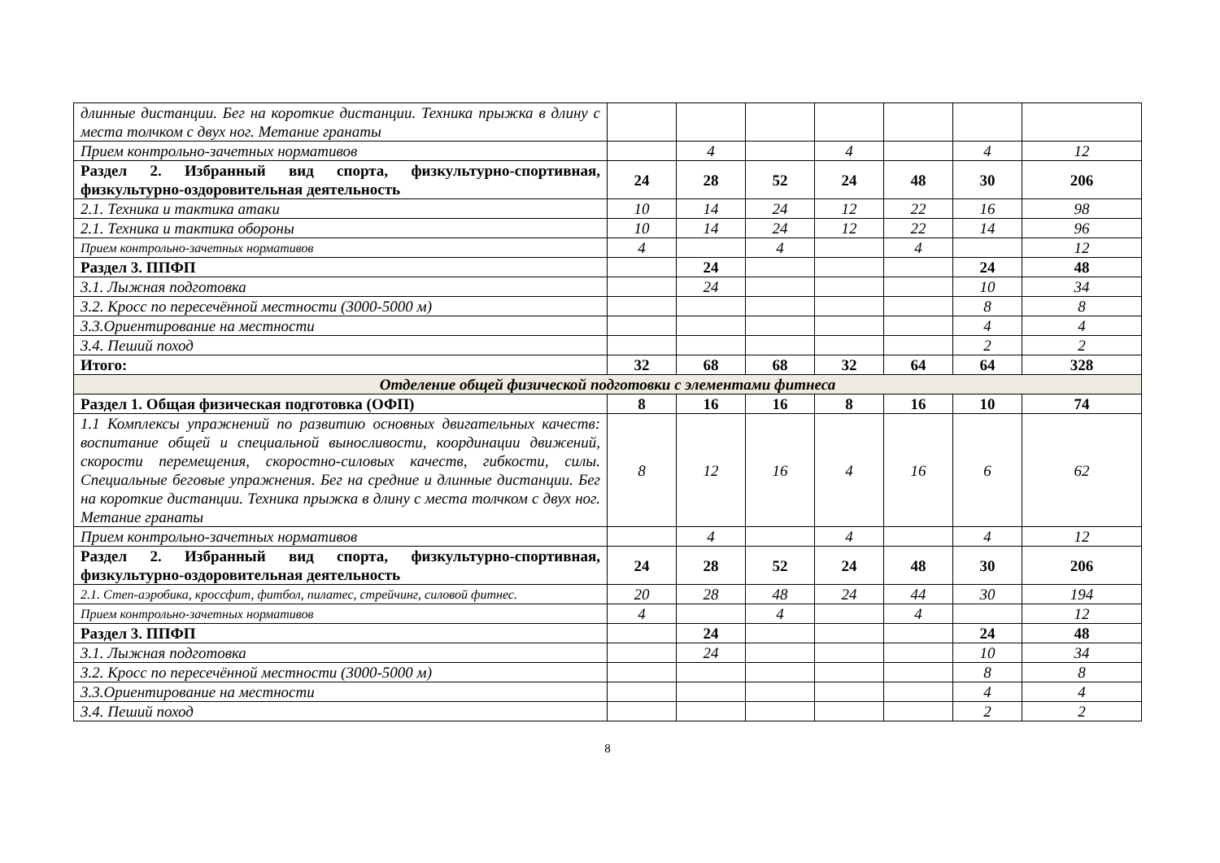| длинные дистанции. Бег на короткие дистанции. Техника прыжка в длину с места толчком с двух ног. Метание гранаты | | | | | | | |
| Прием контрольно-зачетных нормативов | | 4 | | 4 | | 4 | 12 |
| Раздел 2. Избранный вид спорта, физкультурно-спортивная, физкультурно-оздоровительная деятельность | 24 | 28 | 52 | 24 | 48 | 30 | 206 |
| 2.1. Техника и тактика атаки | 10 | 14 | 24 | 12 | 22 | 16 | 98 |
| 2.1. Техника и тактика обороны | 10 | 14 | 24 | 12 | 22 | 14 | 96 |
| Прием контрольно-зачетных нормативов | 4 | | 4 | | 4 | | 12 |
| Раздел 3. ППФП | | 24 | | | | 24 | 48 |
| 3.1. Лыжная подготовка | | 24 | | | | 10 | 34 |
| 3.2. Кросс по пересечённой местности (3000-5000 м) | | | | | | 8 | 8 |
| 3.3.Ориентирование на местности | | | | | | 4 | 4 |
| 3.4. Пеший поход | | | | | | 2 | 2 |
| Итого: | 32 | 68 | 68 | 32 | 64 | 64 | 328 |
| Отделение общей физической подготовки с элементами фитнеса | | | | | | | |
| Раздел 1. Общая физическая подготовка (ОФП) | 8 | 16 | 16 | 8 | 16 | 10 | 74 |
| 1.1 Комплексы упражнений по развитию основных двигательных качеств: воспитание общей и специальной выносливости, координации движений, скорости перемещения, скоростно-силовых качеств, гибкости, силы. Специальные беговые упражнения. Бег на средние и длинные дистанции. Бег на короткие дистанции. Техника прыжка в длину с места толчком с двух ног. Метание гранаты | 8 | 12 | 16 | 4 | 16 | 6 | 62 |
| Прием контрольно-зачетных нормативов | | 4 | | 4 | | 4 | 12 |
| Раздел 2. Избранный вид спорта, физкультурно-спортивная, физкультурно-оздоровительная деятельность | 24 | 28 | 52 | 24 | 48 | 30 | 206 |
| 2.1. Степ-аэробика, кроссфит, фитбол, пилатес, стрейчинг, силовой фитнес. | 20 | 28 | 48 | 24 | 44 | 30 | 194 |
| Прием контрольно-зачетных нормативов | 4 | | 4 | | 4 | | 12 |
| Раздел 3. ППФП | | 24 | | | | 24 | 48 |
| 3.1. Лыжная подготовка | | 24 | | | | 10 | 34 |
| 3.2. Кросс по пересечённой местности (3000-5000 м) | | | | | | 8 | 8 |
| 3.3.Ориентирование на местности | | | | | | 4 | 4 |
| 3.4. Пеший поход | | | | | | 2 | 2 |
8